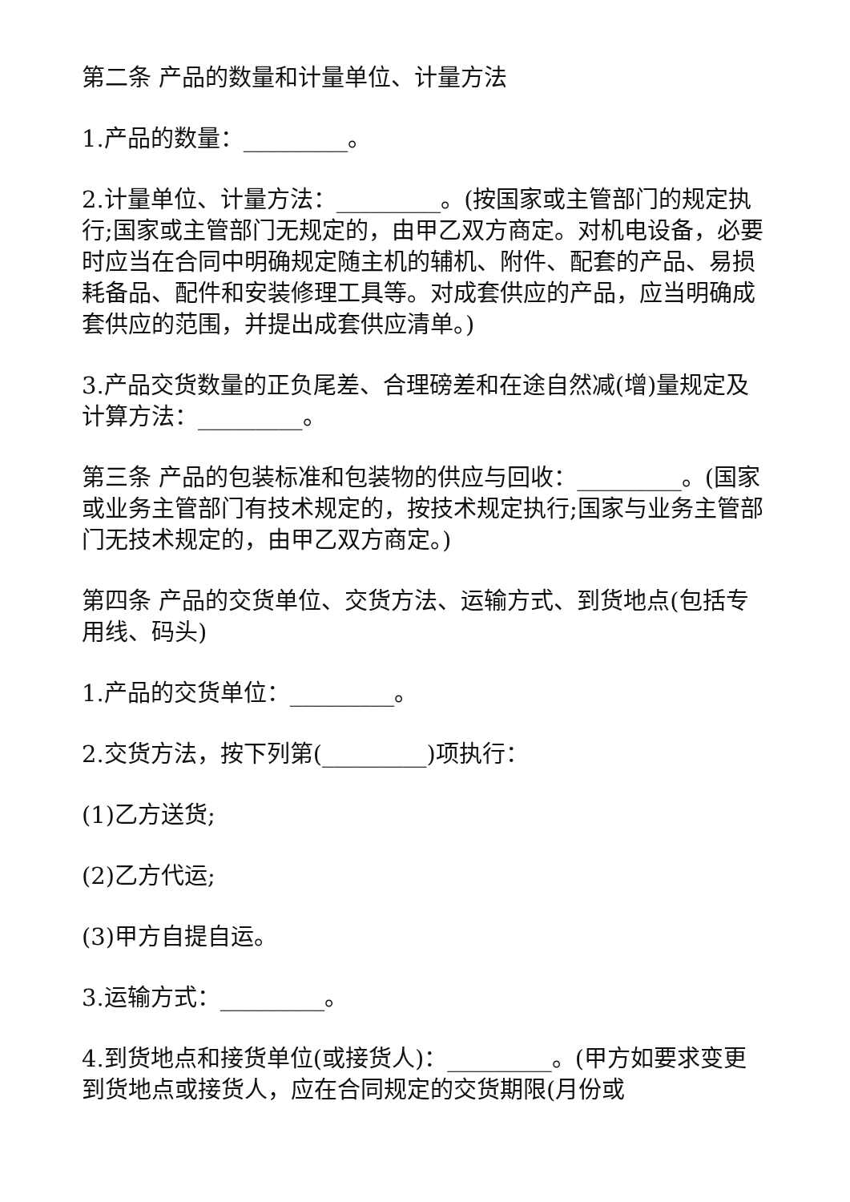第二条 产品的数量和计量单位、计量方法
1.产品的数量：_________。
2.计量单位、计量方法：_________。(按国家或主管部门的规定执行;国家或主管部门无规定的，由甲乙双方商定。对机电设备，必要时应当在合同中明确规定随主机的辅机、附件、配套的产品、易损耗备品、配件和安装修理工具等。对成套供应的产品，应当明确成套供应的范围，并提出成套供应清单。)
3.产品交货数量的正负尾差、合理磅差和在途自然减(增)量规定及计算方法：_________。
第三条 产品的包装标准和包装物的供应与回收：_________。(国家或业务主管部门有技术规定的，按技术规定执行;国家与业务主管部门无技术规定的，由甲乙双方商定。)
第四条 产品的交货单位、交货方法、运输方式、到货地点(包括专用线、码头)
1.产品的交货单位：_________。
2.交货方法，按下列第(_________)项执行：
(1)乙方送货;
(2)乙方代运;
(3)甲方自提自运。
3.运输方式：_________。
4.到货地点和接货单位(或接货人)：_________。(甲方如要求变更到货地点或接货人，应在合同规定的交货期限(月份或